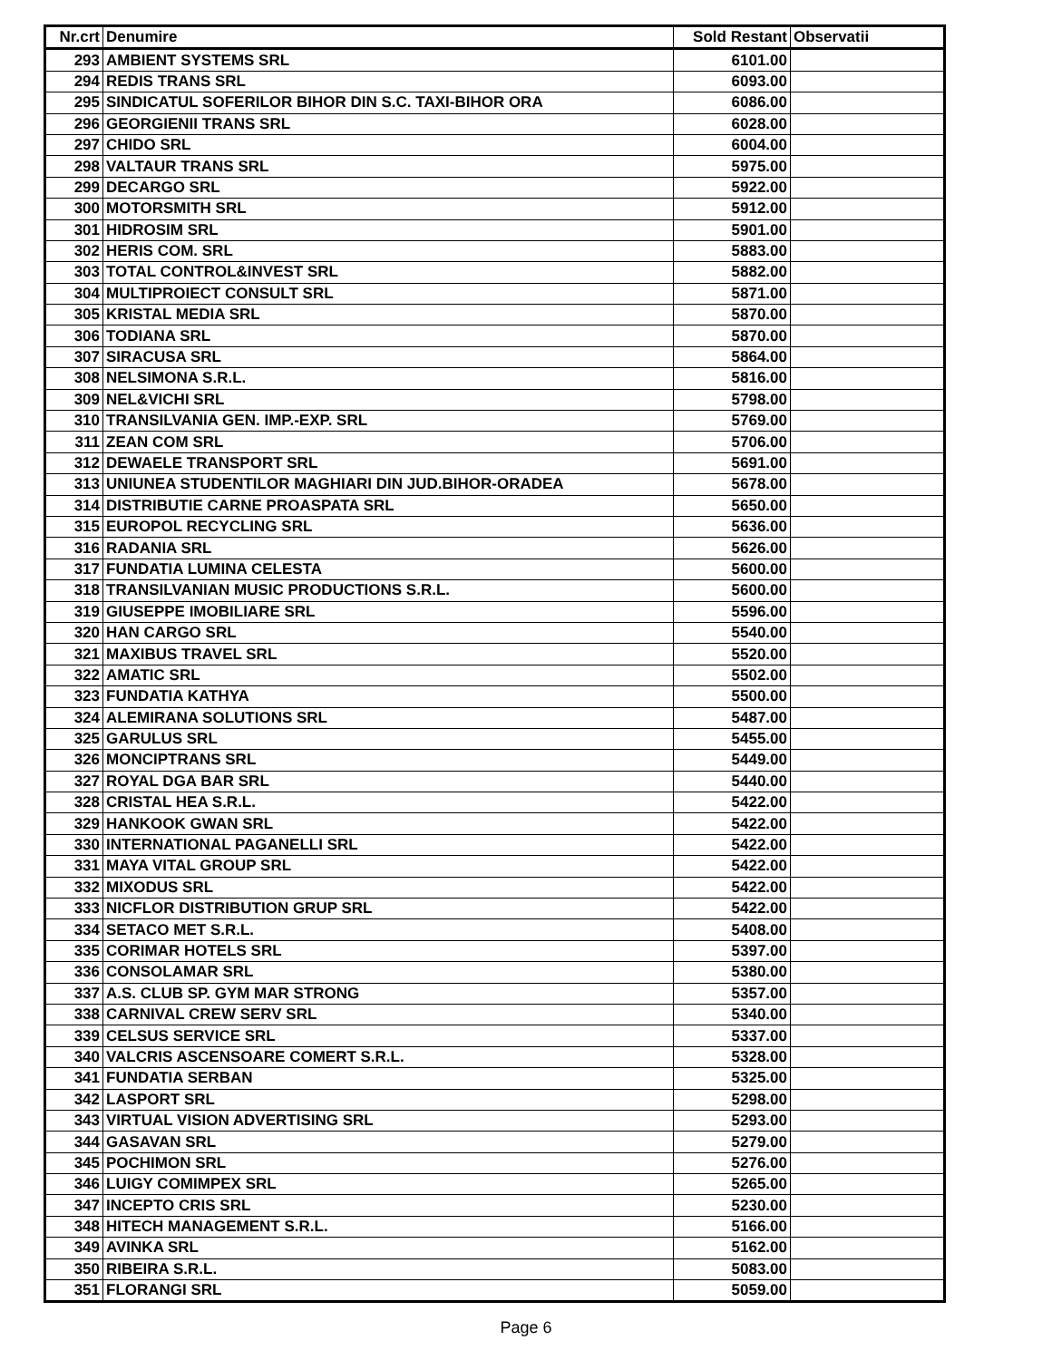| Nr.crt | Denumire | Sold Restant | Observatii |
| --- | --- | --- | --- |
| 293 | AMBIENT SYSTEMS SRL | 6101.00 | |
| 294 | REDIS TRANS SRL | 6093.00 | |
| 295 | SINDICATUL SOFERILOR BIHOR DIN S.C. TAXI-BIHOR ORA | 6086.00 | |
| 296 | GEORGIENII TRANS SRL | 6028.00 | |
| 297 | CHIDO SRL | 6004.00 | |
| 298 | VALTAUR TRANS SRL | 5975.00 | |
| 299 | DECARGO SRL | 5922.00 | |
| 300 | MOTORSMITH SRL | 5912.00 | |
| 301 | HIDROSIM SRL | 5901.00 | |
| 302 | HERIS COM. SRL | 5883.00 | |
| 303 | TOTAL CONTROL&INVEST SRL | 5882.00 | |
| 304 | MULTIPROIECT CONSULT SRL | 5871.00 | |
| 305 | KRISTAL MEDIA SRL | 5870.00 | |
| 306 | TODIANA SRL | 5870.00 | |
| 307 | SIRACUSA SRL | 5864.00 | |
| 308 | NELSIMONA S.R.L. | 5816.00 | |
| 309 | NEL&VICHI SRL | 5798.00 | |
| 310 | TRANSILVANIA GEN. IMP.-EXP. SRL | 5769.00 | |
| 311 | ZEAN COM SRL | 5706.00 | |
| 312 | DEWAELE TRANSPORT SRL | 5691.00 | |
| 313 | UNIUNEA STUDENTILOR MAGHIARI DIN JUD.BIHOR-ORADEA | 5678.00 | |
| 314 | DISTRIBUTIE CARNE PROASPATA SRL | 5650.00 | |
| 315 | EUROPOL RECYCLING SRL | 5636.00 | |
| 316 | RADANIA SRL | 5626.00 | |
| 317 | FUNDATIA LUMINA CELESTA | 5600.00 | |
| 318 | TRANSILVANIAN MUSIC PRODUCTIONS S.R.L. | 5600.00 | |
| 319 | GIUSEPPE IMOBILIARE SRL | 5596.00 | |
| 320 | HAN CARGO SRL | 5540.00 | |
| 321 | MAXIBUS TRAVEL SRL | 5520.00 | |
| 322 | AMATIC SRL | 5502.00 | |
| 323 | FUNDATIA KATHYA | 5500.00 | |
| 324 | ALEMIRANA SOLUTIONS SRL | 5487.00 | |
| 325 | GARULUS SRL | 5455.00 | |
| 326 | MONCIPTRANS SRL | 5449.00 | |
| 327 | ROYAL DGA BAR SRL | 5440.00 | |
| 328 | CRISTAL HEA S.R.L. | 5422.00 | |
| 329 | HANKOOK GWAN SRL | 5422.00 | |
| 330 | INTERNATIONAL PAGANELLI SRL | 5422.00 | |
| 331 | MAYA VITAL GROUP SRL | 5422.00 | |
| 332 | MIXODUS SRL | 5422.00 | |
| 333 | NICFLOR DISTRIBUTION GRUP SRL | 5422.00 | |
| 334 | SETACO MET S.R.L. | 5408.00 | |
| 335 | CORIMAR HOTELS SRL | 5397.00 | |
| 336 | CONSOLAMAR SRL | 5380.00 | |
| 337 | A.S. CLUB SP. GYM MAR STRONG | 5357.00 | |
| 338 | CARNIVAL CREW SERV SRL | 5340.00 | |
| 339 | CELSUS SERVICE SRL | 5337.00 | |
| 340 | VALCRIS ASCENSOARE COMERT S.R.L. | 5328.00 | |
| 341 | FUNDATIA SERBAN | 5325.00 | |
| 342 | LASPORT SRL | 5298.00 | |
| 343 | VIRTUAL VISION ADVERTISING SRL | 5293.00 | |
| 344 | GASAVAN SRL | 5279.00 | |
| 345 | POCHIMON SRL | 5276.00 | |
| 346 | LUIGY COMIMPEX SRL | 5265.00 | |
| 347 | INCEPTO CRIS SRL | 5230.00 | |
| 348 | HITECH MANAGEMENT S.R.L. | 5166.00 | |
| 349 | AVINKA SRL | 5162.00 | |
| 350 | RIBEIRA S.R.L. | 5083.00 | |
| 351 | FLORANGI SRL | 5059.00 | |
Page 6